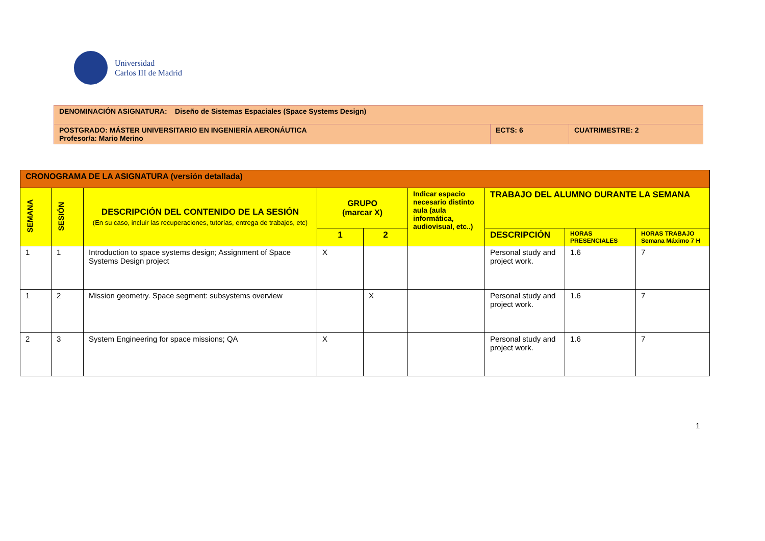Universidad
Carlos III de Madrid
| DENOMINACIÓN ASIGNATURA: Diseño de Sistemas Espaciales (Space Systems Design) | | |
| POSTGRADO: MÁSTER UNIVERSITARIO EN INGENIERÍA AERONÁUTICA Profesor/a: Mario Merino | ECTS: 6 | CUATRIMESTRE: 2 |
| CRONOGRAMA DE LA ASIGNATURA (versión detallada) | | | | | | | | |
| --- | --- | --- | --- | --- | --- | --- | --- | --- |
| SEMANA | SESIÓN | DESCRIPCIÓN DEL CONTENIDO DE LA SESIÓN (En su caso, incluir las recuperaciones, tutorías, entrega de trabajos, etc) | GRUPO (marcar X) | | Indicar espacio necesario distinto aula (aula informática, audiovisual, etc..) | TRABAJO DEL ALUMNO DURANTE LA SEMANA | | |
| | | | 1 | 2 | | DESCRIPCIÓN | HORAS PRESENCIALES | HORAS TRABAJO Semana Máximo 7 H |
| 1 | 1 | Introduction to space systems design; Assignment of Space Systems Design project | X | | | Personal study and project work. | 1.6 | 7 |
| 1 | 2 | Mission geometry. Space segment: subsystems overview | | X | | Personal study and project work. | 1.6 | 7 |
| 2 | 3 | System Engineering for space missions; QA | X | | | Personal study and project work. | 1.6 | 7 |
1